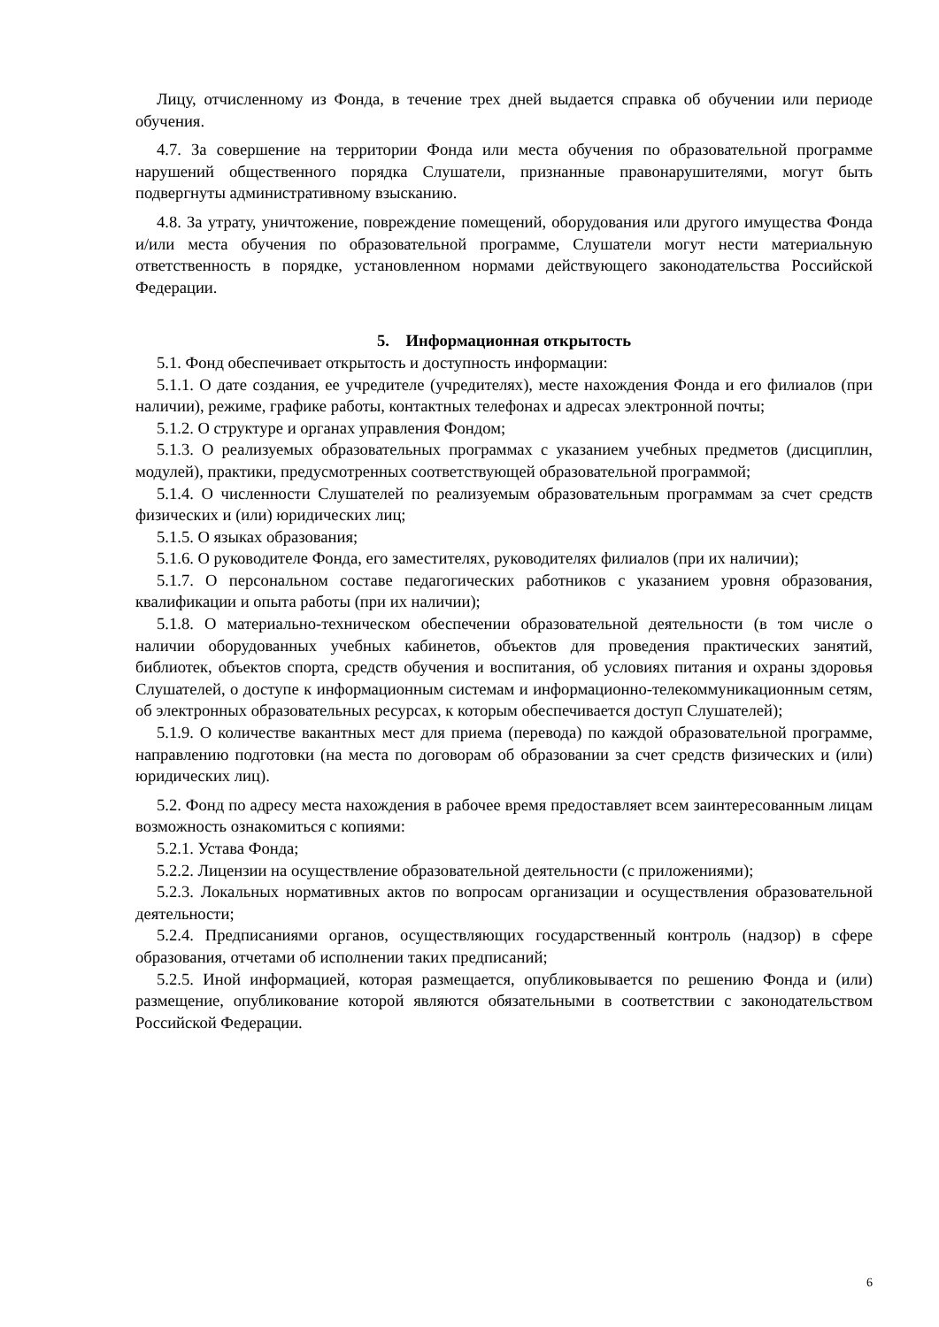Лицу, отчисленному из Фонда, в течение трех дней выдается справка об обучении или периоде обучения.
4.7. За совершение на территории Фонда или места обучения по образовательной программе нарушений общественного порядка Слушатели, признанные правонарушителями, могут быть подвергнуты административному взысканию.
4.8. За утрату, уничтожение, повреждение помещений, оборудования или другого имущества Фонда и/или места обучения по образовательной программе, Слушатели могут нести материальную ответственность в порядке, установленном нормами действующего законодательства Российской Федерации.
5. Информационная открытость
5.1. Фонд обеспечивает открытость и доступность информации:
5.1.1. О дате создания, ее учредителе (учредителях), месте нахождения Фонда и его филиалов (при наличии), режиме, графике работы, контактных телефонах и адресах электронной почты;
5.1.2. О структуре и органах управления Фондом;
5.1.3. О реализуемых образовательных программах с указанием учебных предметов (дисциплин, модулей), практики, предусмотренных соответствующей образовательной программой;
5.1.4. О численности Слушателей по реализуемым образовательным программам за счет средств физических и (или) юридических лиц;
5.1.5. О языках образования;
5.1.6. О руководителе Фонда, его заместителях, руководителях филиалов (при их наличии);
5.1.7. О персональном составе педагогических работников с указанием уровня образования, квалификации и опыта работы (при их наличии);
5.1.8. О материально-техническом обеспечении образовательной деятельности (в том числе о наличии оборудованных учебных кабинетов, объектов для проведения практических занятий, библиотек, объектов спорта, средств обучения и воспитания, об условиях питания и охраны здоровья Слушателей, о доступе к информационным системам и информационно-телекоммуникационным сетям, об электронных образовательных ресурсах, к которым обеспечивается доступ Слушателей);
5.1.9. О количестве вакантных мест для приема (перевода) по каждой образовательной программе, направлению подготовки (на места по договорам об образовании за счет средств физических и (или) юридических лиц).
5.2. Фонд по адресу места нахождения в рабочее время предоставляет всем заинтересованным лицам возможность ознакомиться с копиями:
5.2.1. Устава Фонда;
5.2.2. Лицензии на осуществление образовательной деятельности (с приложениями);
5.2.3. Локальных нормативных актов по вопросам организации и осуществления образовательной деятельности;
5.2.4. Предписаниями органов, осуществляющих государственный контроль (надзор) в сфере образования, отчетами об исполнении таких предписаний;
5.2.5. Иной информацией, которая размещается, опубликовывается по решению Фонда и (или) размещение, опубликование которой являются обязательными в соответствии с законодательством Российской Федерации.
6